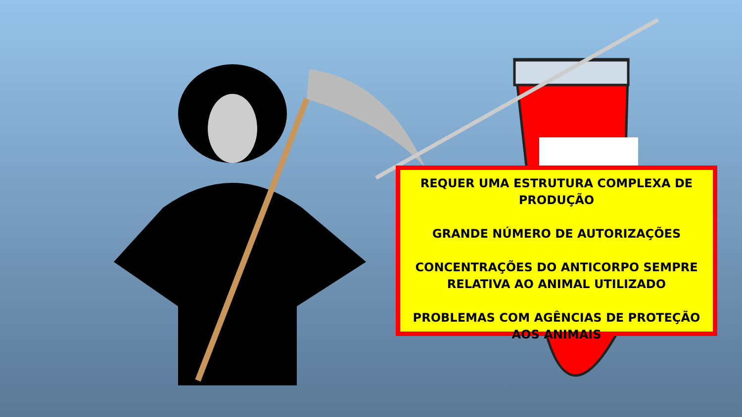REQUER UMA ESTRUTURA COMPLEXA DE PRODUÇÃO
GRANDE NÚMERO DE AUTORIZAÇÕES
CONCENTRAÇÕES DO ANTICORPO SEMPRE RELATIVA AO ANIMAL UTILIZADO
PROBLEMAS COM AGÊNCIAS DE PROTEÇÃO AOS ANIMAIS